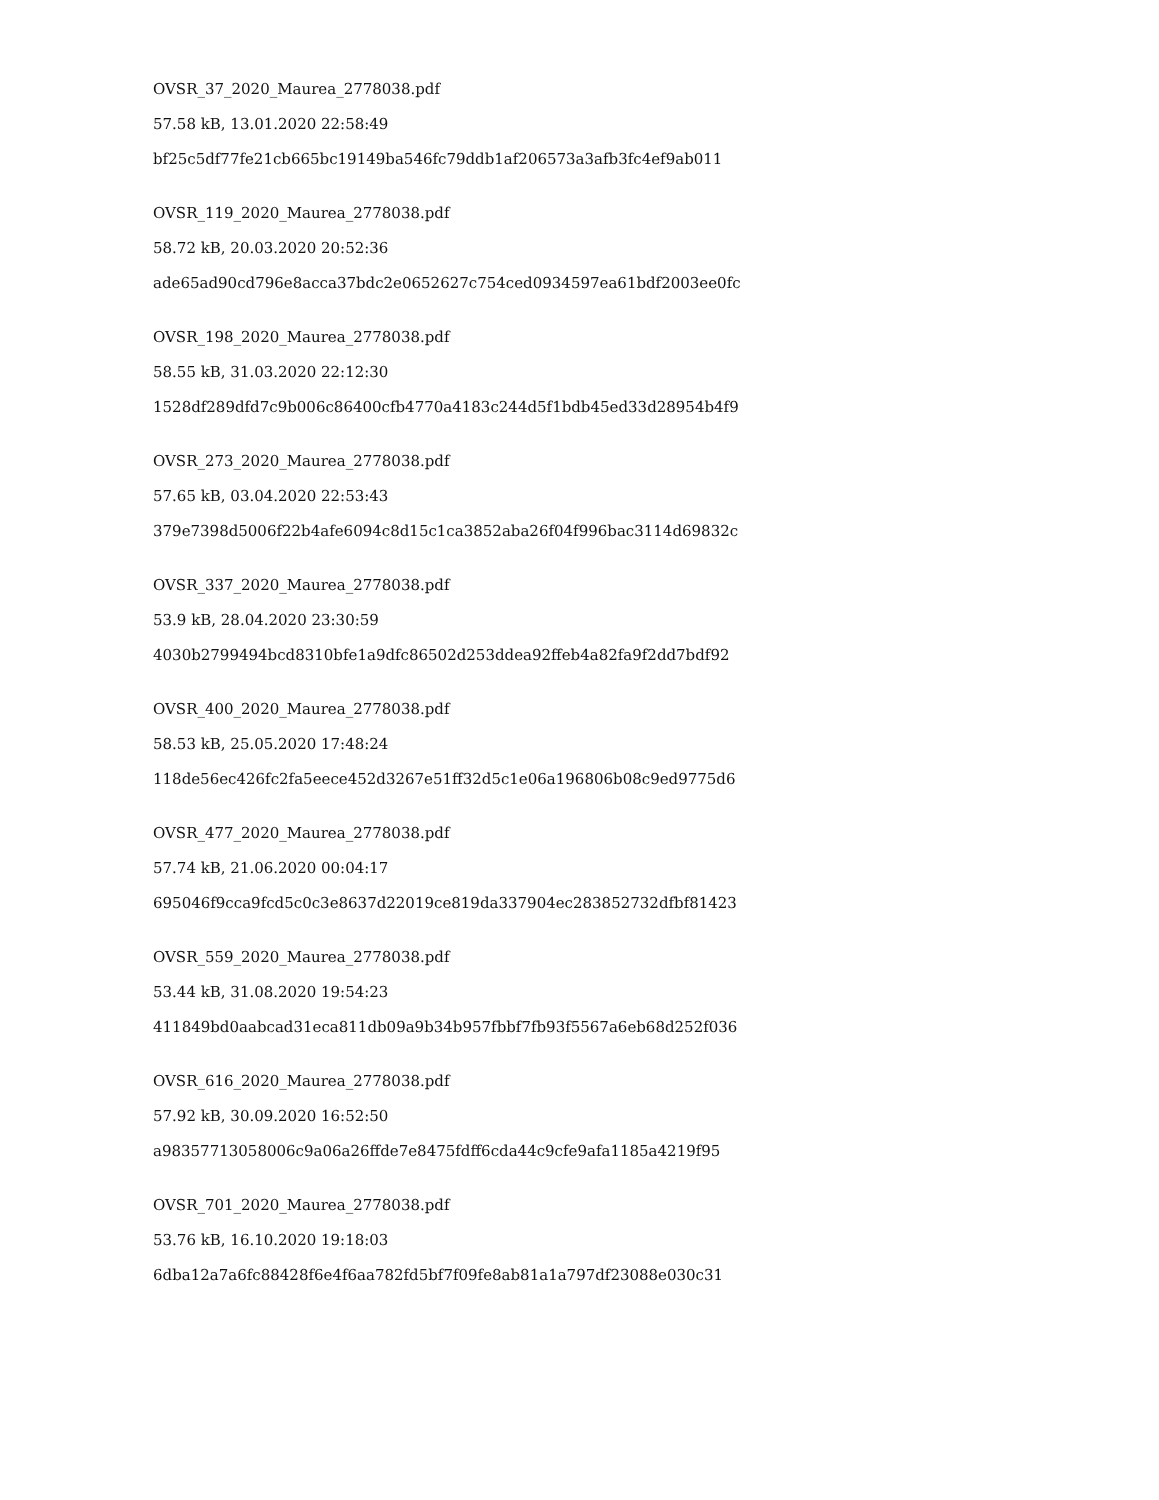OVSR_37_2020_Maurea_2778038.pdf
57.58 kB, 13.01.2020 22:58:49
bf25c5df77fe21cb665bc19149ba546fc79ddb1af206573a3afb3fc4ef9ab011
OVSR_119_2020_Maurea_2778038.pdf
58.72 kB, 20.03.2020 20:52:36
ade65ad90cd796e8acca37bdc2e0652627c754ced0934597ea61bdf2003ee0fc
OVSR_198_2020_Maurea_2778038.pdf
58.55 kB, 31.03.2020 22:12:30
1528df289dfd7c9b006c86400cfb4770a4183c244d5f1bdb45ed33d28954b4f9
OVSR_273_2020_Maurea_2778038.pdf
57.65 kB, 03.04.2020 22:53:43
379e7398d5006f22b4afe6094c8d15c1ca3852aba26f04f996bac3114d69832c
OVSR_337_2020_Maurea_2778038.pdf
53.9 kB, 28.04.2020 23:30:59
4030b2799494bcd8310bfe1a9dfc86502d253ddea92ffeb4a82fa9f2dd7bdf92
OVSR_400_2020_Maurea_2778038.pdf
58.53 kB, 25.05.2020 17:48:24
118de56ec426fc2fa5eece452d3267e51ff32d5c1e06a196806b08c9ed9775d6
OVSR_477_2020_Maurea_2778038.pdf
57.74 kB, 21.06.2020 00:04:17
695046f9cca9fcd5c0c3e8637d22019ce819da337904ec283852732dfbf81423
OVSR_559_2020_Maurea_2778038.pdf
53.44 kB, 31.08.2020 19:54:23
411849bd0aabcad31eca811db09a9b34b957fbbf7fb93f5567a6eb68d252f036
OVSR_616_2020_Maurea_2778038.pdf
57.92 kB, 30.09.2020 16:52:50
a98357713058006c9a06a26ffde7e8475fdff6cda44c9cfe9afa1185a4219f95
OVSR_701_2020_Maurea_2778038.pdf
53.76 kB, 16.10.2020 19:18:03
6dba12a7a6fc88428f6e4f6aa782fd5bf7f09fe8ab81a1a797df23088e030c31